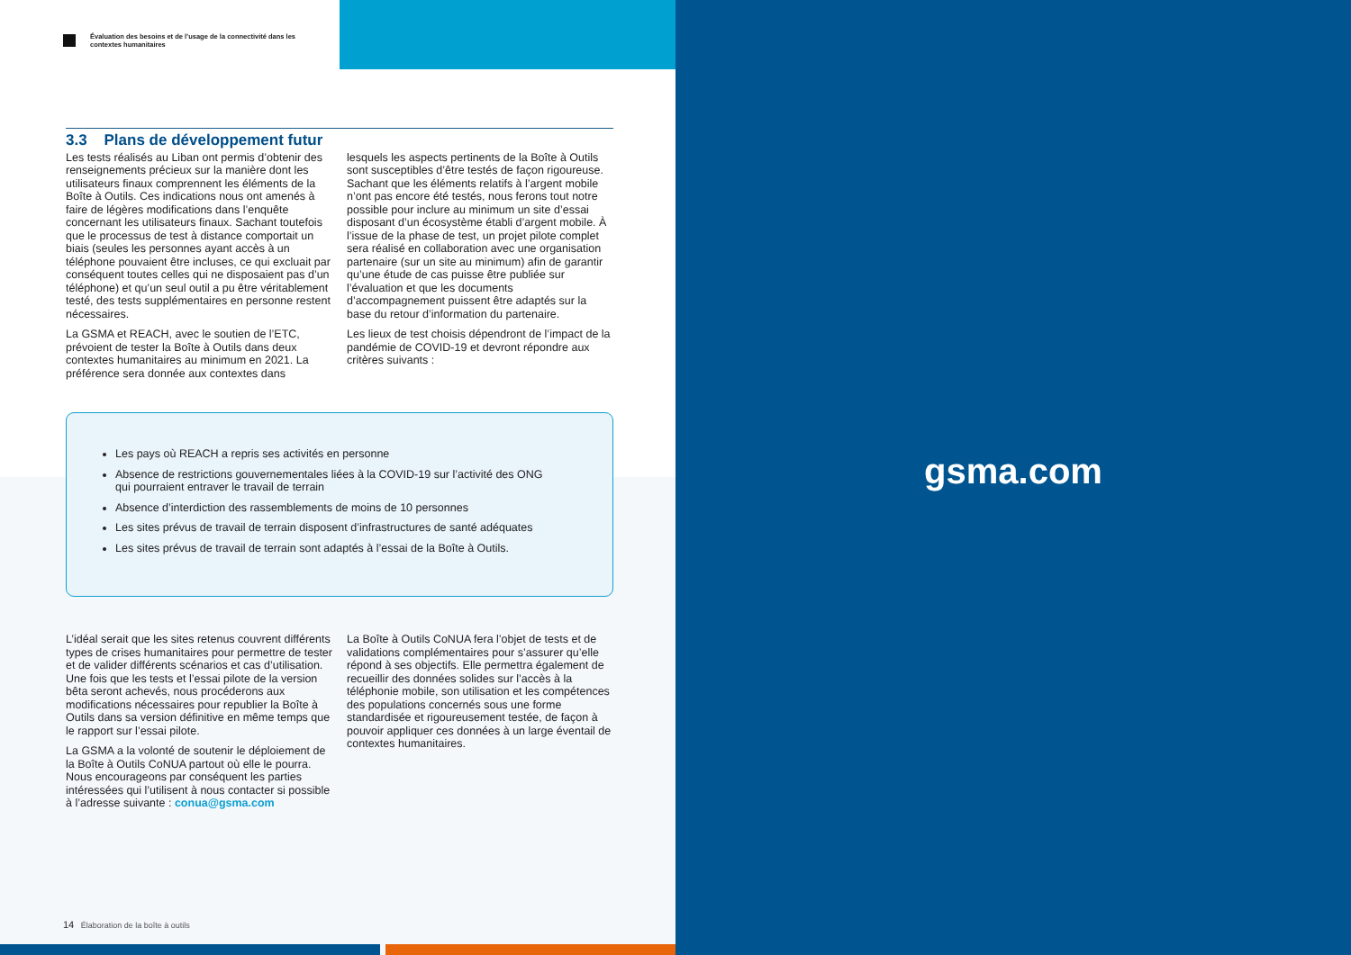Évaluation des besoins et de l’usage de la connectivité dans les
contextes humanitaires
3.3 Plans de développement futur
Les tests réalisés au Liban ont permis d’obtenir des renseignements précieux sur la manière dont les utilisateurs finaux comprennent les éléments de la Boîte à Outils. Ces indications nous ont amenés à faire de légères modifications dans l’enquête concernant les utilisateurs finaux. Sachant toutefois que le processus de test à distance comportait un biais (seules les personnes ayant accès à un téléphone pouvaient être incluses, ce qui excluait par conséquent toutes celles qui ne disposaient pas d’un téléphone) et qu’un seul outil a pu être véritablement testé, des tests supplémentaires en personne restent nécessaires.
La GSMA et REACH, avec le soutien de l’ETC, prévoient de tester la Boîte à Outils dans deux contextes humanitaires au minimum en 2021. La préférence sera donnée aux contextes dans
lesquels les aspects pertinents de la Boîte à Outils sont susceptibles d’être testés de façon rigoureuse. Sachant que les éléments relatifs à l’argent mobile n’ont pas encore été testés, nous ferons tout notre possible pour inclure au minimum un site d’essai disposant d’un écosystème établi d’argent mobile. À l’issue de la phase de test, un projet pilote complet sera réalisé en collaboration avec une organisation partenaire (sur un site au minimum) afin de garantir qu’une étude de cas puisse être publiée sur l’évaluation et que les documents d’accompagnement puissent être adaptés sur la base du retour d’information du partenaire.
Les lieux de test choisis dépendront de l’impact de la pandémie de COVID-19 et devront répondre aux critères suivants :
Les pays où REACH a repris ses activités en personne
Absence de restrictions gouvernementales liées à la COVID-19 sur l’activité des ONG qui pourraient entraver le travail de terrain
Absence d’interdiction des rassemblements de moins de 10 personnes
Les sites prévus de travail de terrain disposent d’infrastructures de santé adéquates
Les sites prévus de travail de terrain sont adaptés à l’essai de la Boîte à Outils.
L’idéal serait que les sites retenus couvrent différents types de crises humanitaires pour permettre de tester et de valider différents scénarios et cas d’utilisation. Une fois que les tests et l’essai pilote de la version bêta seront achevés, nous procéderons aux modifications nécessaires pour republier la Boîte à Outils dans sa version définitive en même temps que le rapport sur l’essai pilote.
La GSMA a la volonté de soutenir le déploiement de la Boîte à Outils CoNUA partout où elle le pourra. Nous encourageons par conséquent les parties intéressées qui l’utilisent à nous contacter si possible à l’adresse suivante : conua@gsma.com
La Boîte à Outils CoNUA fera l’objet de tests et de validations complémentaires pour s’assurer qu’elle répond à ses objectifs. Elle permettra également de recueillir des données solides sur l’accès à la téléphonie mobile, son utilisation et les compétences des populations concernés sous une forme standardisée et rigoureusement testée, de façon à pouvoir appliquer ces données à un large éventail de contextes humanitaires.
14 Élaboration de la boîte à outils
gsma.com